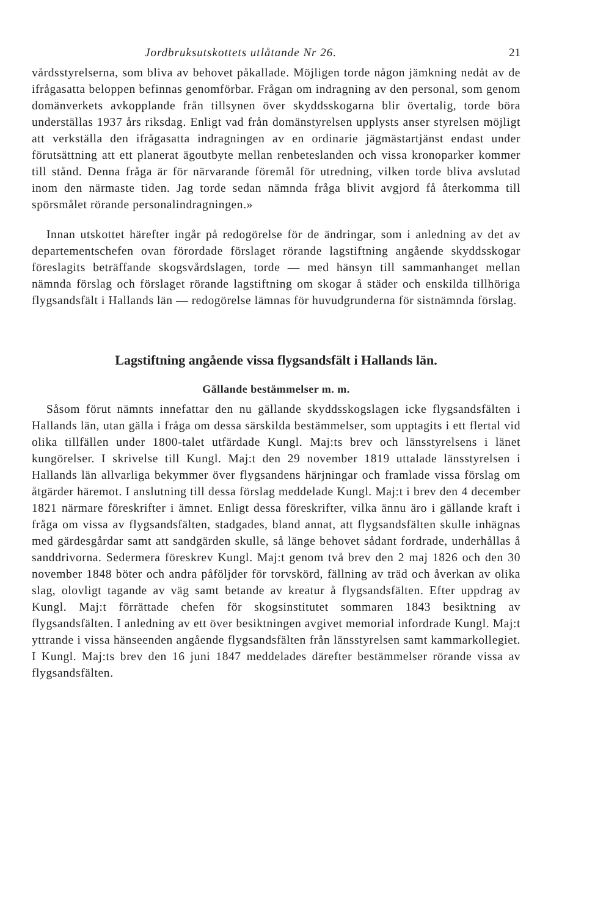Jordbruksutskottets utlåtande Nr 26. 21
vårdsstyrelserna, som bliva av behovet påkallade. Möjligen torde någon jämkning nedåt av de ifrågasatta beloppen befinnas genomförbar. Frågan om indragning av den personal, som genom domänverkets avkopplande från tillsynen över skyddsskogarna blir övertalig, torde böra underställas 1937 års riksdag. Enligt vad från domänstyrelsen upplysts anser styrelsen möjligt att verkställa den ifrågasatta indragningen av en ordinarie jägmästartjänst endast under förutsättning att ett planerat ägoutbyte mellan renbeteslanden och vissa kronoparker kommer till stånd. Denna fråga är för närvarande föremål för utredning, vilken torde bliva avslutad inom den närmaste tiden. Jag torde sedan nämnda fråga blivit avgjord få återkomma till spörsmålet rörande personalindragningen.»
Innan utskottet härefter ingår på redogörelse för de ändringar, som i anledning av det av departementschefen ovan förordade förslaget rörande lagstiftning angående skyddsskogar föreslagits beträffande skogsvårdslagen, torde — med hänsyn till sammanhanget mellan nämnda förslag och förslaget rörande lagstiftning om skogar å städer och enskilda tillhöriga flygsandsfält i Hallands län — redogörelse lämnas för huvudgrunderna för sistnämnda förslag.
Lagstiftning angående vissa flygsandsfält i Hallands län.
Gällande bestämmelser m. m.
Såsom förut nämnts innefattar den nu gällande skyddsskogslagen icke flygsandsfälten i Hallands län, utan gälla i fråga om dessa särskilda bestämmelser, som upptagits i ett flertal vid olika tillfällen under 1800-talet utfärdade Kungl. Maj:ts brev och länsstyrelsens i länet kungörelser. I skrivelse till Kungl. Maj:t den 29 november 1819 uttalade länsstyrelsen i Hallands län allvarliga bekymmer över flygsandens härjningar och framlade vissa förslag om åtgärder häremot. I anslutning till dessa förslag meddelade Kungl. Maj:t i brev den 4 december 1821 närmare föreskrifter i ämnet. Enligt dessa föreskrifter, vilka ännu äro i gällande kraft i fråga om vissa av flygsandsfälten, stadgades, bland annat, att flygsandsfälten skulle inhägnas med gärdesgårdar samt att sandgärden skulle, så länge behovet sådant fordrade, underhållas å sanddrivorna. Sedermera föreskrev Kungl. Maj:t genom två brev den 2 maj 1826 och den 30 november 1848 böter och andra påföljder för torvskörd, fällning av träd och åverkan av olika slag, olovligt tagande av väg samt betande av kreatur å flygsandsfälten. Efter uppdrag av Kungl. Maj:t förrättade chefen för skogsinstitutet sommaren 1843 besiktning av flygsandsfälten. I anledning av ett över besiktningen avgivet memorial infordrade Kungl. Maj:t yttrande i vissa hänseenden angående flygsandsfälten från länsstyrelsen samt kammarkollegiet. I Kungl. Maj:ts brev den 16 juni 1847 meddelades därefter bestämmelser rörande vissa av flygsandsfälten.